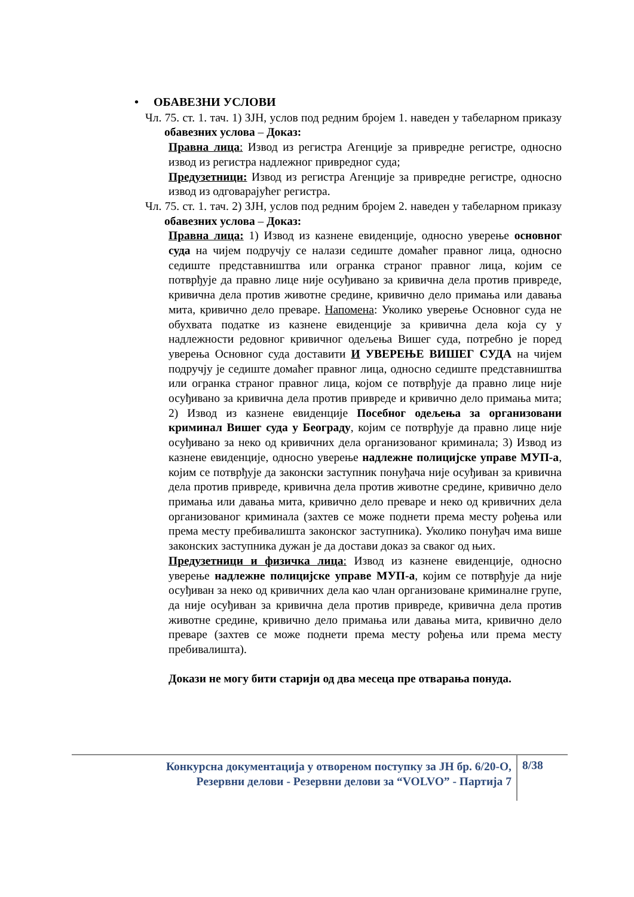• ОБАВЕЗНИ УСЛОВИ
Чл. 75. ст. 1. тач. 1) ЗЈН, услов под редним бројем 1. наведен у табеларном приказу обавезних услова – Доказ:
Правна лица: Извод из регистра Агенције за привредне регистре, односно извод из регистра надлежног привредног суда;
Предузетници: Извод из регистра Агенције за привредне регистре, односно извод из одговарајућег регистра.
Чл. 75. ст. 1. тач. 2) ЗЈН, услов под редним бројем 2. наведен у табеларном приказу обавезних услова – Доказ:
Правна лица: 1) Извод из казнене евиденције, односно уверење основног суда на чијем подручју се налази седиште домаћег правног лица, односно седиште представништва или огранка страног правног лица, којим се потврђује да правно лице није осуђивано за кривична дела против привреде, кривична дела против животне средине, кривично дело примања или давања мита, кривично дело преваре. Напомена: Уколико уверење Основног суда не обухвата податке из казнене евиденције за кривична дела која су у надлежности редовног кривичног одељења Вишег суда, потребно је поред уверења Основног суда доставити И УВЕРЕЊЕ ВИШЕГ СУДА на чијем подручју је седиште домаћег правног лица, односно седиште представништва или огранка страног правног лица, којом се потврђује да правно лице није осуђивано за кривична дела против привреде и кривично дело примања мита; 2) Извод из казнене евиденције Посебног одељења за организовани криминал Вишег суда у Београду, којим се потврђује да правно лице није осуђивано за неко од кривичних дела организованог криминала; 3) Извод из казнене евиденције, односно уверење надлежне полицијске управе МУП-а, којим се потврђује да законски заступник понуђача није осуђиван за кривична дела против привреде, кривична дела против животне средине, кривично дело примања или давања мита, кривично дело преваре и неко од кривичних дела организованог криминала (захтев се може поднети према месту рођења или према месту пребивалишта законског заступника). Уколико понуђач има више законских заступника дужан је да достави доказ за сваког од њих.
Предузетници и физичка лица: Извод из казнене евиденције, односно уверење надлежне полицијске управе МУП-а, којим се потврђује да није осуђиван за неко од кривичних дела као члан организоване криминалне групе, да није осуђиван за кривична дела против привреде, кривична дела против животне средине, кривично дело примања или давања мита, кривично дело преваре (захтев се може поднети према месту рођења или према месту пребивалишта).
Докази не могу бити старији од два месеца пре отварања понуда.
Конкурсна документација у отвореном поступку за ЈН бр. 6/20-О,
Резервни делови - Резервни делови за “VOLVO” - Партија 7
8/38